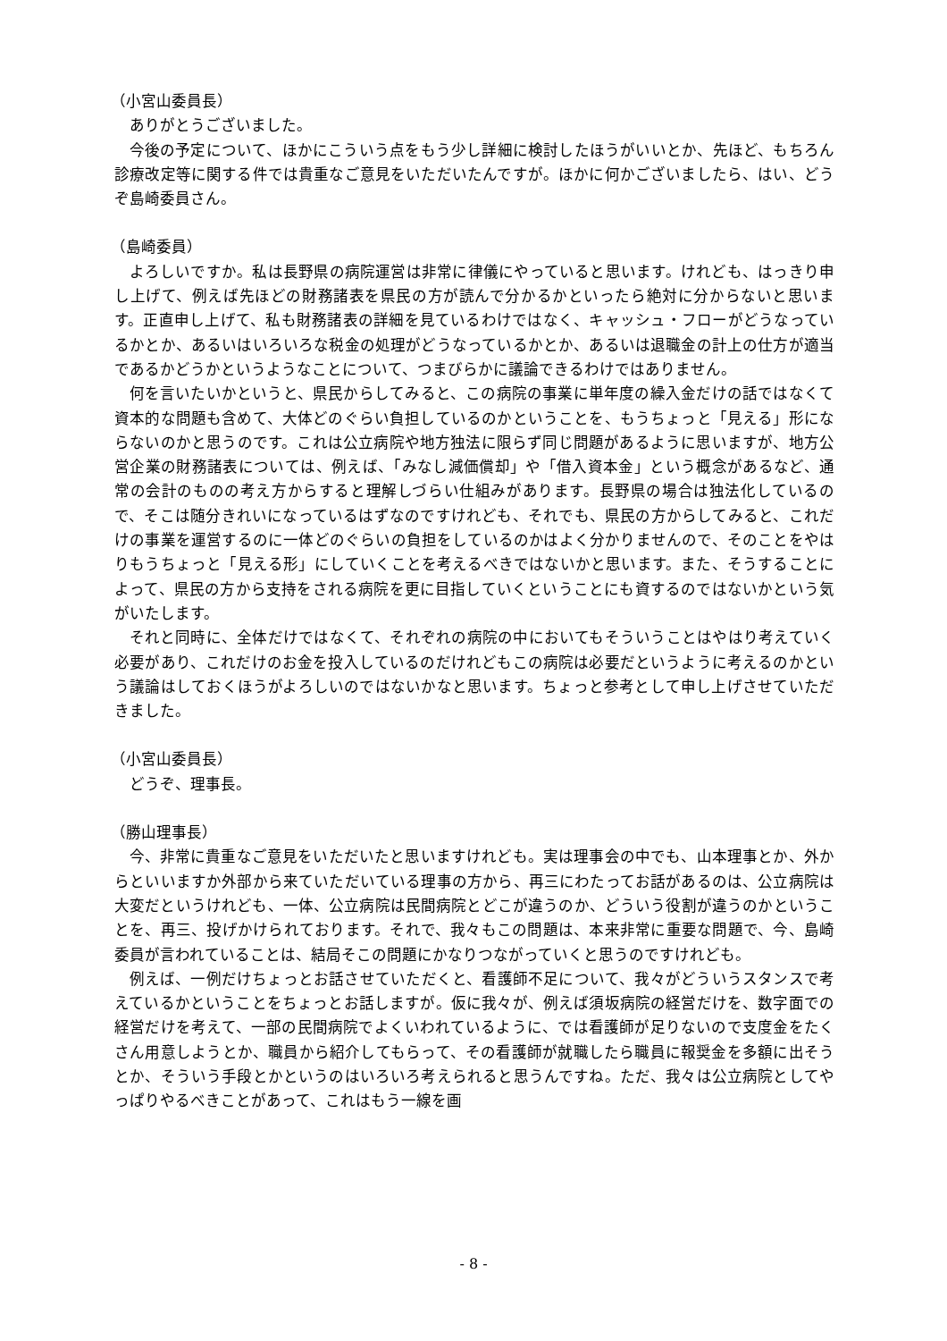（小宮山委員長）
ありがとうございました。
今後の予定について、ほかにこういう点をもう少し詳細に検討したほうがいいとか、先ほど、もちろん診療改定等に関する件では貴重なご意見をいただいたんですが。ほかに何かございましたら、はい、どうぞ島崎委員さん。
（島崎委員）
よろしいですか。私は長野県の病院運営は非常に律儀にやっていると思います。けれども、はっきり申し上げて、例えば先ほどの財務諸表を県民の方が読んで分かるかといったら絶対に分からないと思います。正直申し上げて、私も財務諸表の詳細を見ているわけではなく、キャッシュ・フローがどうなっているかとか、あるいはいろいろな税金の処理がどうなっているかとか、あるいは退職金の計上の仕方が適当であるかどうかというようなことについて、つまびらかに議論できるわけではありません。
何を言いたいかというと、県民からしてみると、この病院の事業に単年度の繰入金だけの話ではなくて資本的な問題も含めて、大体どのぐらい負担しているのかということを、もうちょっと「見える」形にならないのかと思うのです。これは公立病院や地方独法に限らず同じ問題があるように思いますが、地方公営企業の財務諸表については、例えば、「みなし減価償却」や「借入資本金」という概念があるなど、通常の会計のものの考え方からすると理解しづらい仕組みがあります。長野県の場合は独法化しているので、そこは随分きれいになっているはずなのですけれども、それでも、県民の方からしてみると、これだけの事業を運営するのに一体どのぐらいの負担をしているのかはよく分かりませんので、そのことをやはりもうちょっと「見える形」にしていくことを考えるべきではないかと思います。また、そうすることによって、県民の方から支持をされる病院を更に目指していくということにも資するのではないかという気がいたします。
それと同時に、全体だけではなくて、それぞれの病院の中においてもそういうことはやはり考えていく必要があり、これだけのお金を投入しているのだけれどもこの病院は必要だというように考えるのかという議論はしておくほうがよろしいのではないかなと思います。ちょっと参考として申し上げさせていただきました。
（小宮山委員長）
どうぞ、理事長。
（勝山理事長）
今、非常に貴重なご意見をいただいたと思いますけれども。実は理事会の中でも、山本理事とか、外からといいますか外部から来ていただいている理事の方から、再三にわたってお話があるのは、公立病院は大変だというけれども、一体、公立病院は民間病院とどこが違うのか、どういう役割が違うのかということを、再三、投げかけられております。それで、我々もこの問題は、本来非常に重要な問題で、今、島崎委員が言われていることは、結局そこの問題にかなりつながっていくと思うのですけれども。
例えば、一例だけちょっとお話させていただくと、看護師不足について、我々がどういうスタンスで考えているかということをちょっとお話しますが。仮に我々が、例えば須坂病院の経営だけを、数字面での経営だけを考えて、一部の民間病院でよくいわれているように、では看護師が足りないので支度金をたくさん用意しようとか、職員から紹介してもらって、その看護師が就職したら職員に報奨金を多額に出そうとか、そういう手段とかというのはいろいろ考えられると思うんですね。ただ、我々は公立病院としてやっぱりやるべきことがあって、これはもう一線を画
- 8 -